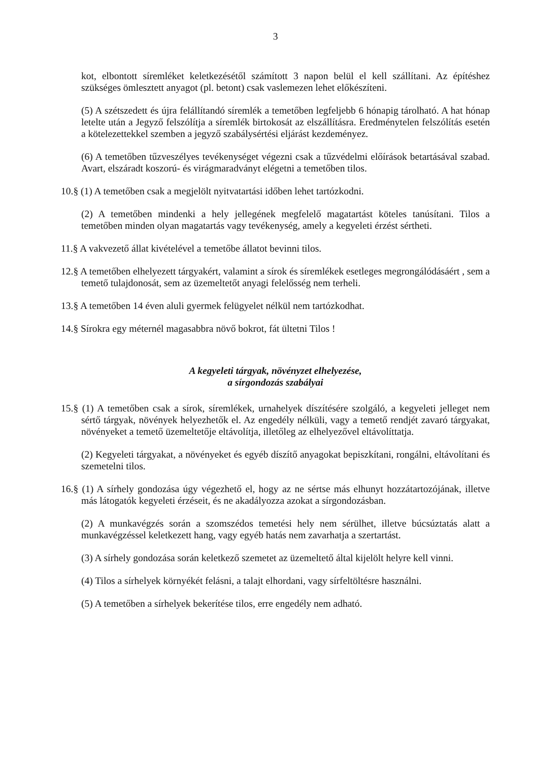3
kot, elbontott síremléket keletkezésétől számított 3 napon belül el kell szállítani. Az építéshez szükséges ömlesztett anyagot (pl. betont) csak vaslemezen lehet előkészíteni.
(5) A szétszedett és újra felállítandó síremlék a temetőben legfeljebb 6 hónapig tárolható. A hat hónap letelte után a Jegyző felszólítja a síremlék birtokosát az elszállításra. Eredménytelen felszólítás esetén a kötelezettekkel szemben a jegyző szabálysértési eljárást kezdeményez.
(6) A temetőben tűzveszélyes tevékenységet végezni csak a tűzvédelmi előírások betartásával szabad. Avart, elszáradt koszorú- és virágmaradványt elégetni a temetőben tilos.
10.§ (1) A temetőben csak a megjelölt nyitvatartási időben lehet tartózkodni.
(2) A temetőben mindenki a hely jellegének megfelelő magatartást köteles tanúsítani. Tilos a temetőben minden olyan magatartás vagy tevékenység, amely a kegyeleti érzést sértheti.
11.§ A vakvezető állat kivételével a temetőbe állatot bevinni tilos.
12.§ A temetőben elhelyezett tárgyakért, valamint a sírok és síremlékek esetleges megrongálódásáért , sem a temető tulajdonosát, sem az üzemeltetőt anyagi felelősség nem terheli.
13.§ A temetőben 14 éven aluli gyermek felügyelet nélkül nem tartózkodhat.
14.§ Sírokra egy méternél magasabbra növő bokrot, fát ültetni Tilos !
A kegyeleti tárgyak, növényzet elhelyezése,
a sírgondozás szabályai
15.§ (1) A temetőben csak a sírok, síremlékek, urnahelyek díszítésére szolgáló, a kegyeleti jelleget nem sértő tárgyak, növények helyezhetők el. Az engedély nélküli, vagy a temető rendjét zavaró tárgyakat, növényeket a temető üzemeltetője eltávolítja, illetőleg az elhelyezővel eltávolíttatja.
(2) Kegyeleti tárgyakat, a növényeket és egyéb díszítő anyagokat bepiszkítani, rongálni, eltávolítani és szemetelni tilos.
16.§ (1) A sírhely gondozása úgy végezhető el, hogy az ne sértse más elhunyt hozzátartozójának, illetve más látogatók kegyeleti érzéseit, és ne akadályozza azokat a sírgondozásban.
(2) A munkavégzés során a szomszédos temetési hely nem sérülhet, illetve búcsúztatás alatt a munkavégzéssel keletkezett hang, vagy egyéb hatás nem zavarhatja a szertartást.
(3) A sírhely gondozása során keletkező szemetet az üzemeltető által kijelölt helyre kell vinni.
(4) Tilos a sírhelyek környékét felásni, a talajt elhordani, vagy sírfeltöltésre használni.
(5) A temetőben a sírhelyek bekerítése tilos, erre engedély nem adható.